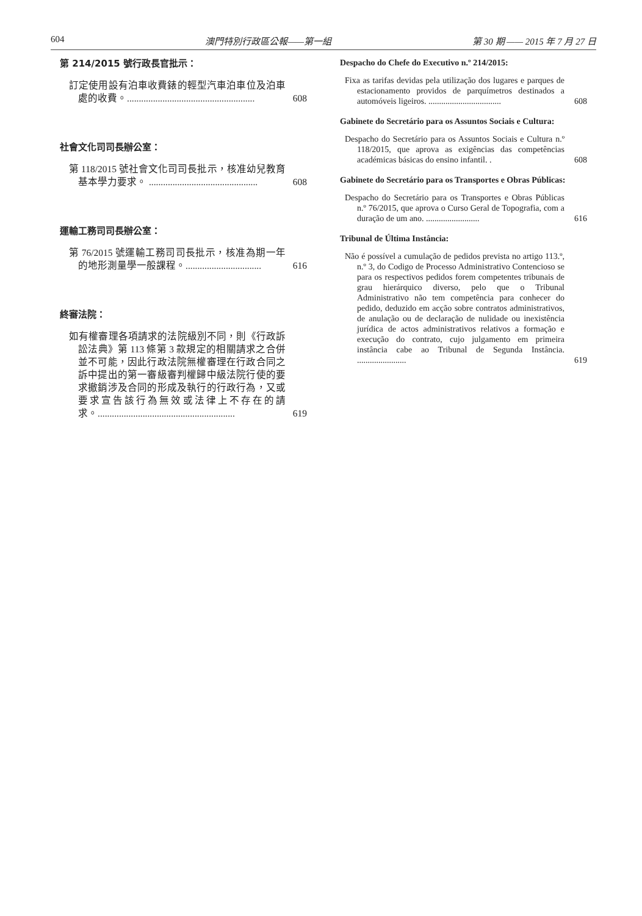604 澳門特別行政區公報——第一組 第 30 期 —— 2015 年 7 月 27 日
第 214/2015 號行政長官批示：
訂定使用設有泊車收費錶的輕型汽車泊車位及泊車處的收費。......................................................
608
社會文化司司長辦公室：
第 118/2015 號社會文化司司長批示，核准幼兒教育基本學力要求。 ..............................................
608
運輸工務司司長辦公室：
第 76/2015 號運輸工務司司長批示，核准為期一年的地形測量學一般課程。................................
616
終審法院：
如有權審理各項請求的法院級別不同，則《行政訴訟法典》第 113 條第 3 款規定的相關請求之合併並不可能，因此行政法院無權審理在行政合同之訴中提出的第一審級審判權歸中級法院行使的要求撤銷涉及合同的形成及執行的行政行為，又或要求宣告該行為無效或法律上不存在的請求。..........................................................
619
Despacho do Chefe do Executivo n.º 214/2015:
Fixa as tarifas devidas pela utilização dos lugares e parques de estacionamento providos de parquímetros destinados a automóveis ligeiros. ..................................
608
Gabinete do Secretário para os Assuntos Sociais e Cultura:
Despacho do Secretário para os Assuntos Sociais e Cultura n.º 118/2015, que aprova as exigências das competências académicas básicas do ensino infantil. .
608
Gabinete do Secretário para os Transportes e Obras Públicas:
Despacho do Secretário para os Transportes e Obras Públicas n.º 76/2015, que aprova o Curso Geral de Topografia, com a duração de um ano. .........................
616
Tribunal de Última Instância:
Não é possível a cumulação de pedidos prevista no artigo 113.º, n.º 3, do Codigo de Processo Administrativo Contencioso se para os respectivos pedidos forem competentes tribunais de grau hierárquico diverso, pelo que o Tribunal Administrativo não tem competência para conhecer do pedido, deduzido em acção sobre contratos administrativos, de anulação ou de declaração de nulidade ou inexistência jurídica de actos administrativos relativos a formação e execução do contrato, cujo julgamento em primeira instância cabe ao Tribunal de Segunda Instância. .......................
619